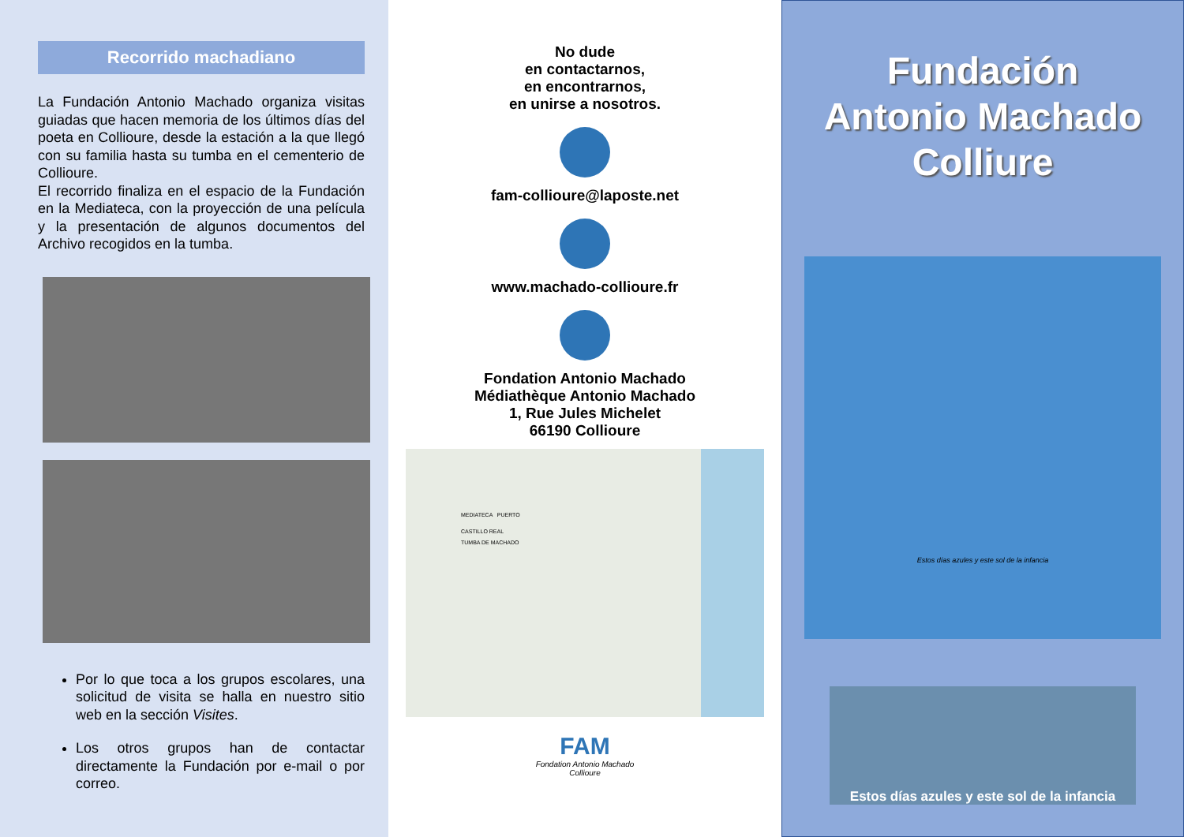Recorrido machadiano
La Fundación Antonio Machado organiza visitas guiadas que hacen memoria de los últimos días del poeta en Collioure, desde la estación a la que llegó con su familia hasta su tumba en el cementerio de Collioure.
El recorrido finaliza en el espacio de la Fundación en la Mediateca, con la proyección de una película y la presentación de algunos documentos del Archivo recogidos en la tumba.
Por lo que toca a los grupos escolares, una solicitud de visita se halla en nuestro sitio web en la sección Visites.
Los otros grupos han de contactar directamente la Fundación por e-mail o por correo.
No dude
en contactarnos,
en encontrarnos,
en unirse a nosotros.
fam-collioure@laposte.net
www.machado-collioure.fr
Fondation Antonio Machado
Médiathèque Antonio Machado
1, Rue Jules Michelet
66190 Collioure
MEDIATECA PUERTO
CASTILLO REAL
TUMBA DE MACHADO
FAM
Fondation Antonio Machado
Collioure
Fundación
Antonio Machado
Colliure
Estos días azules y este sol de la infancia
Estos días azules y este sol de la infancia